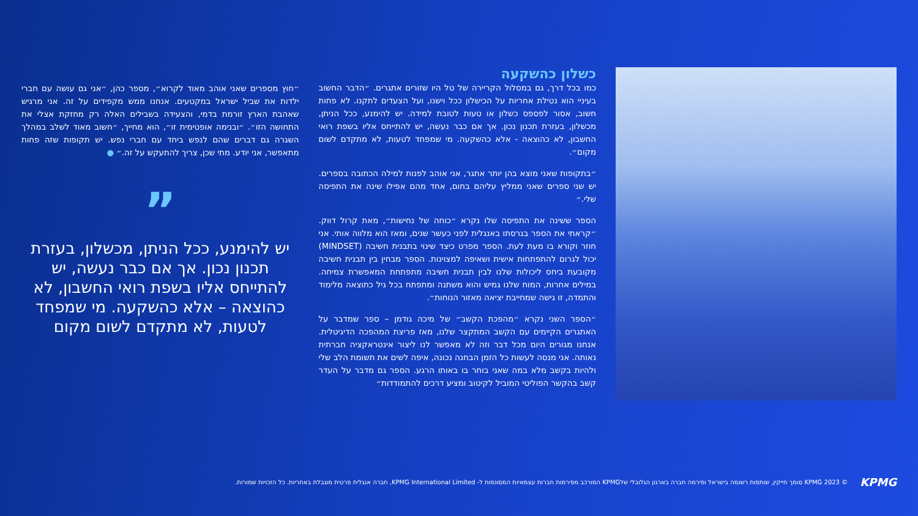כשלון כהשקעה
כמו בכל דרך, גם במסלול הקריירה של טל היו שזורים אתגרים. ״הדבר החשוב בעיניי הוא נטילת אחריות על הכישלון ככל וישנו, ועל הצעדים לתקנו. לא פחות חשוב, אסור לפספס כשלון או טעות לטובת למידה. יש להימנע, ככל הניתן, מכשלון, בעזרת תכנון נכון. אך אם כבר נעשה, יש להתייחס אליו בשפת רואי החשבון, לא כהוצאה - אלא כהשקעה. מי שמפחד לטעות, לא מתקדם לשום מקום״.
״בתקופות שאני מוצא בהן יותר אתגר, אני אוהב לפנות למילה הכתובה בספרים. יש שני ספרים שאני ממליץ עליהם בחום, אחד מהם אפילו שינה את התפיסה שלי.״
הספר ששינה את התפיסה שלו נקרא ״כוחה של נחישות״, מאת קרול דווק. ״קראתי את הספר בגרסתו באנגלית לפני כעשר שנים, ומאז הוא מלווה אותי. אני חוזר וקורא בו מעת לעת. הספר מפרט כיצד שינוי בתבנית חשיבה (MINDSET) יכול לגרום להתפתחות אישית ושאיפה למצוינות. הספר מבחין בין תבנית חשיבה מקובעת ביחס ליכולות שלנו לבין תבנית חשיבה מתפתחת המאפשרת צמיחה. במילים אחרות, המוח שלנו גמיש והוא משתנה ומתפתח בכל גיל כתוצאה מלימוד והתמדה, זו גישה שמחייבת יציאה מאזור הנוחות״.
״הספר השני נקרא ״מהפכת הקשב״ של מיכה גודמן – ספר שמדבר על האתגרים הקיימים עם הקשב המתקצר שלנו, מאז פריצת המהפכה הדיגיטלית. אנחנו מגורים היום מכל דבר וזה לא מאפשר לנו ליצור אינטראקציה חברתית נאותה. אני מנסה לעשות כל הזמן הבחנה נכונה, איפה לשים את תשומת הלב שלי ולהיות בקשב מלא במה שאני בוחר בו באותו הרגע. הספר גם מדבר על העדר קשב בהקשר הפוליטי המוביל לקיטוב ומציע דרכים להתמודדות״
״חוץ מספרים שאני אוהב מאוד לקרוא״, מספר כהן, ״אני גם עושה עם חברי ילדות את שביל ישראל במקטעים. אנחנו ממש מקפידים על זה. אני מרגיש שאהבת הארץ זורמת בדמי, והצעידה בשבילים האלה רק מחזקת אצלי את התחושה הזו״. ״ובנימה אופטימית זו״, הוא מחייך, ״חשוב מאוד לשלב במהלך השגרה גם דברים שהם לנפש ביחד עם חברי נפש. יש תקופות שזה פחות מתאפשר, אני יודע. מתי שכן, צריך להתעקש על זה.״ ●
”
יש להימנע, ככל הניתן, מכשלון, בעזרת תכנון נכון. אך אם כבר נעשה, יש להתייחס אליו בשפת רואי החשבון, לא כהוצאה – אלא כהשקעה. מי שמפחד לטעות, לא מתקדם לשום מקום
KPMG © 2023 KPMG סומך חייקין, שותפות רשומה בישראל ופירמה חברה בארגון הגלובלי שלKPMG המורכב מפירמות חברות עצמאיות המסונפות ל- KPMG International Limited, חברה אנגלית פרטית מוגבלת באחריות. כל הזכויות שמורות.